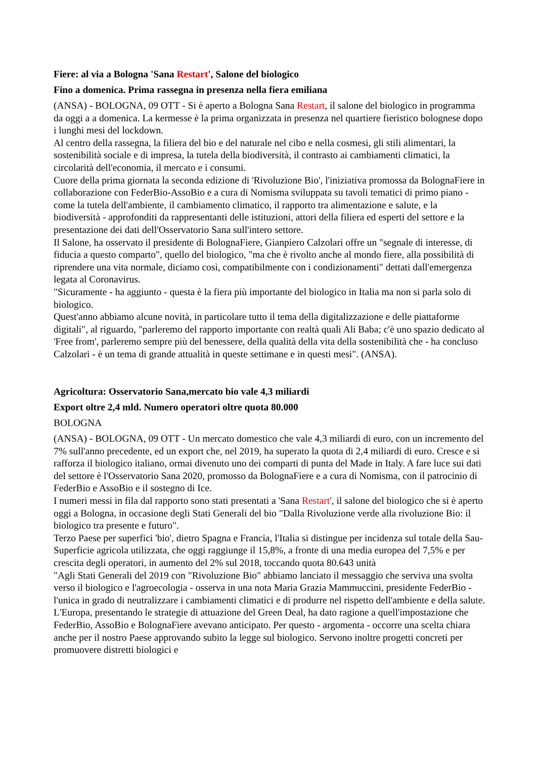Fiere: al via a Bologna 'Sana Restart', Salone del biologico
Fino a domenica. Prima rassegna in presenza nella fiera emiliana
(ANSA) - BOLOGNA, 09 OTT - Si è aperto a Bologna Sana Restart, il salone del biologico in programma da oggi a a domenica. La kermesse è la prima organizzata in presenza nel quartiere fieristico bolognese dopo i lunghi mesi del lockdown.
Al centro della rassegna, la filiera del bio e del naturale nel cibo e nella cosmesi, gli stili alimentari, la sostenibilità sociale e di impresa, la tutela della biodiversità, il contrasto ai cambiamenti climatici, la circolarità dell'economia, il mercato e i consumi.
Cuore della prima giornata la seconda edizione di 'Rivoluzione Bio', l'iniziativa promossa da BolognaFiere in collaborazione con FederBio-AssoBio e a cura di Nomisma sviluppata su tavoli tematici di primo piano - come la tutela dell'ambiente, il cambiamento climatico, il rapporto tra alimentazione e salute, e la biodiversità - approfonditi da rappresentanti delle istituzioni, attori della filiera ed esperti del settore e la presentazione dei dati dell'Osservatorio Sana sull'intero settore.
Il Salone, ha osservato il presidente di BolognaFiere, Gianpiero Calzolari offre un "segnale di interesse, di fiducia a questo comparto", quello del biologico, "ma che è rivolto anche al mondo fiere, alla possibilità di riprendere una vita normale, diciamo così, compatibilmente con i condizionamenti" dettati dall'emergenza legata al Coronavirus.
"Sicuramente - ha aggiunto - questa è la fiera più importante del biologico in Italia ma non si parla solo di biologico.
Quest'anno abbiamo alcune novità, in particolare tutto il tema della digitalizzazione e delle piattaforme digitali", al riguardo, "parleremo del rapporto importante con realtà quali Ali Baba; c'è uno spazio dedicato al 'Free from', parleremo sempre più del benessere, della qualità della vita della sostenibilità che - ha concluso Calzolari - è un tema di grande attualità in queste settimane e in questi mesi". (ANSA).
Agricoltura: Osservatorio Sana,mercato bio vale 4,3 miliardi
Export oltre 2,4 mld. Numero operatori oltre quota 80.000
BOLOGNA
(ANSA) - BOLOGNA, 09 OTT - Un mercato domestico che vale 4,3 miliardi di euro, con un incremento del 7% sull'anno precedente, ed un export che, nel 2019, ha superato la quota di 2,4 miliardi di euro. Cresce e si rafforza il biologico italiano, ormai divenuto uno dei comparti di punta del Made in Italy. A fare luce sui dati del settore è l'Osservatorio Sana 2020, promosso da BolognaFiere e a cura di Nomisma, con il patrocinio di FederBio e AssoBio e il sostegno di Ice.
I numeri messi in fila dal rapporto sono stati presentati a 'Sana Restart', il salone del biologico che si è aperto oggi a Bologna, in occasione degli Stati Generali del bio "Dalla Rivoluzione verde alla rivoluzione Bio: il biologico tra presente e futuro".
Terzo Paese per superfici 'bio', dietro Spagna e Francia, l'Italia si distingue per incidenza sul totale della Sau-Superficie agricola utilizzata, che oggi raggiunge il 15,8%, a fronte di una media europea del 7,5% e per crescita degli operatori, in aumento del 2% sul 2018, toccando quota 80.643 unità
"Agli Stati Generali del 2019 con "Rivoluzione Bio" abbiamo lanciato il messaggio che serviva una svolta verso il biologico e l'agroecologia - osserva in una nota Maria Grazia Mammuccini, presidente FederBio - l'unica in grado di neutralizzare i cambiamenti climatici e di produrre nel rispetto dell'ambiente e della salute. L'Europa, presentando le strategie di attuazione del Green Deal, ha dato ragione a quell'impostazione che FederBio, AssoBio e BolognaFiere avevano anticipato. Per questo - argomenta - occorre una scelta chiara anche per il nostro Paese approvando subito la legge sul biologico. Servono inoltre progetti concreti per promuovere distretti biologici e